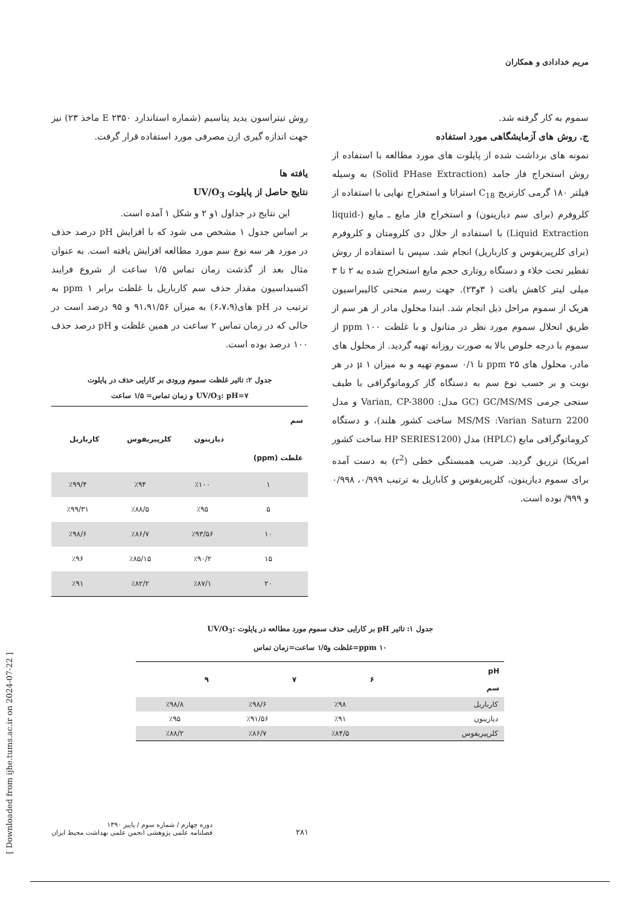مریم خدادادی و همکاران
سموم به کار گرفته شد.
ج. روش های آزمایشگاهی مورد استفاده
نمونه های برداشت شده از پایلوت های مورد مطالعه با استفاده از روش استخراج فاز جامد (Solid PHase Extraction) به وسیله فیلتر ۱۸۰ گرمی کارتریج C<sub>18</sub> استراتا و استخراج نهایی با استفاده از کلروفرم (برای سم دیازینون) و استخراج فاز مایع ـ مایع (liquid- Liquid Extraction) با استفاده از حلال دی کلرومتان و کلروفرم (برای کلرپیریفوس و کارباریل) انجام شد. سپس با استفاده از روش تقطیر تحت خلاء و دستگاه روتاری حجم مایع استخراج شده به ۲ تا ۳ میلی لیتر کاهش یافت ( ۳و۲۳). جهت رسم منحنی کالیبراسیون هریک از سموم مراحل ذیل انجام شد. ابتدا محلول مادر از هر سم از طریق انحلال سموم مورد نظر در متانول و با غلظت ppm ۱۰۰ از سموم با درجه خلوص بالا به صورت روزانه تهیه گردید. از محلول های مادر، محلول های ppm ۲۵ تا ۰/۱ سموم تهیه و به میزان μ ۱ در هر نوبت و بر حسب نوع سم به دستگاه گاز کروماتوگرافی با طیف سنجی جرمی GC/MS/MS (GC مدل: Varian, CP-3800 و مدل MS/MS :Varian Saturn 2200 ساخت کشور هلند)، و دستگاه کروماتوگرافی مایع (HPLC) مدل (HP SERIES1200 ساخت کشور امریکا) تزریق گردید. ضریب همبستگی خطی (r<sup>2</sup>) به دست آمده برای سموم دیازینون، کلرپیریفوس و کاباریل به ترتیب ۰/۹۹۹، ۰/۹۹۸ و ۹۹۹/ بوده است.
روش تیتراسون یدید پتاسیم (شماره استاندارد E ۲۳۵۰ ماخذ ۲۳) نیز جهت اندازه گیری ازن مصرفی مورد استفاده قرار گرفت.
یافته ها
نتایج حاصل از پایلوت UV/O<sub>3</sub>
این نتایج در جداول ۱و ۲ و شکل ۱ آمده است.
بر اساس جدول ۱ مشخص می شود که با افزایش pH درصد حذف در مورد هر سه نوع سم مورد مطالعه افزایش یافته است. به عنوان مثال بعد از گذشت زمان تماس ۱/۵ ساعت از شروع فرایند اکسیداسیون مقدار حذف سم کارباریل با غلظت برابر ppm ۱ به ترتیب در pH های(۶،۷،۹) به میزان ۹۱،۹۱/۵۶ و ۹۵ درصد است در حالی که در زمان تماس ۲ ساعت در همین غلظت و pH درصد حذف ۱۰۰ درصد بوده است.
جدول ۲: تاثیر غلظت سموم ورودی بر کارایی حذف در پایلوت
UV/O<sub>3</sub>: pH=۷ و زمان تماس= ۱/۵ ساعت
| سم غلظت (ppm) | دیازینون | کلرپیریفوس | کارباریل |
| --- | --- | --- | --- |
| ۱ | ٪۱۰۰ | ٪۹۴ | ٪۹۹/۴ |
| ۵ | ٪۹۵ | ٪۸۸/۵ | ٪۹۹/۳۱ |
| ۱۰ | ٪۹۳/۵۶ | ٪۸۶/۷ | ٪۹۸/۶ |
| ۱۵ | ٪۹۰/۲ | ٪۸۵/۱۵ | ٪۹۶ |
| ۲۰ | ٪۸۷/۱ | ٪۸۲/۲ | ٪۹۱ |
جدول ۱: تاثیر pH بر کارایی حذف سموم مورد مطالعه در پایلوت :UV/O<sub>3</sub>
ppm ۱۰=غلظت و۱/۵ ساعت=زمان تماس
| pH سم | ۶ | ۷ | ۹ |
| --- | --- | --- | --- |
| کارباریل | ٪۹۸ | ٪۹۸/۶ | ٪۹۸/۸ |
| دیازینون | ٪۹۱ | ٪۹۱/۵۶ | ٪۹۵ |
| کلرپیریفوس | ٪۸۴/۵ | ٪۸۶/۷ | ٪۸۸/۲ |
[ Downloaded from ijhe.tums.ac.ir on 2024-07-22 ]
دوره چهارم / شماره سوم / پاییز ۱۳۹۰
فصلنامه علمی پژوهشی انجمن علمی بهداشت محیط ایران
۲۸۱